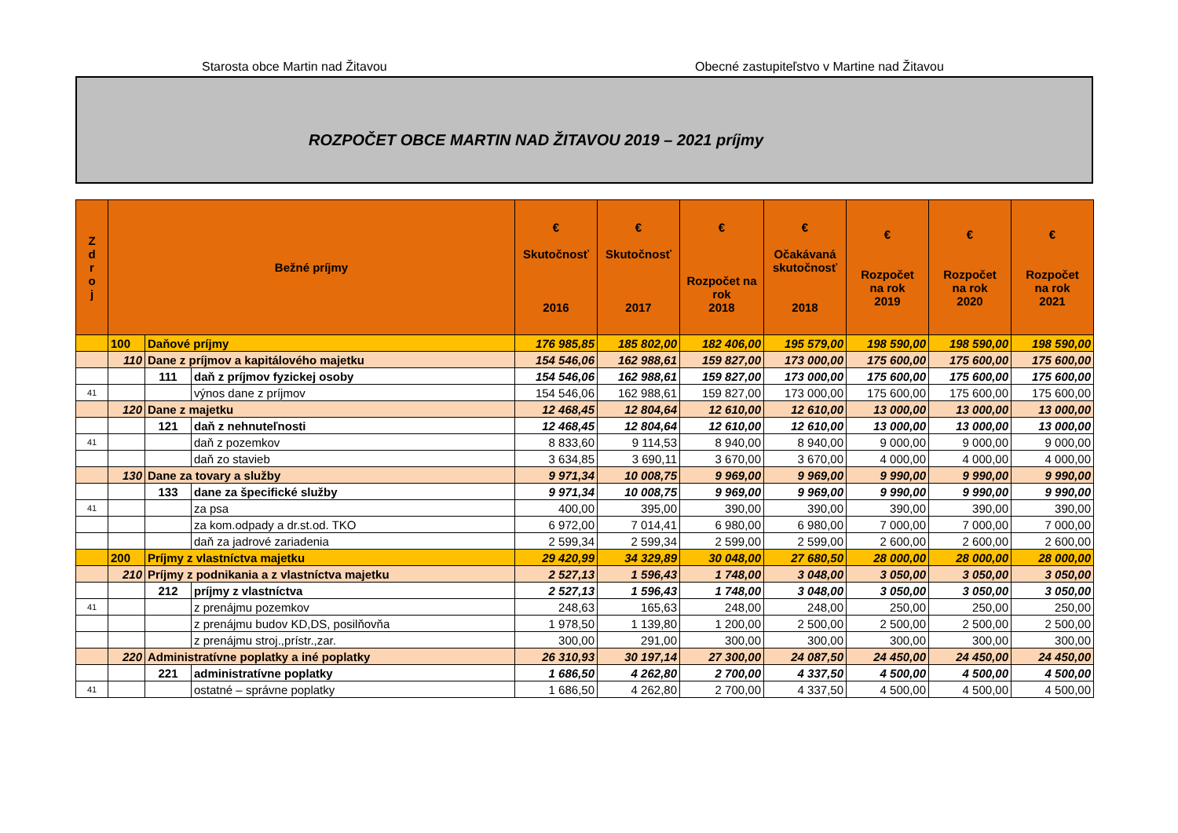Starosta obce Martin nad Žitavou Obecné zastupiteľstvo v Martine nad Žitavou
ROZPOČET OBCE MARTIN NAD ŽITAVOU 2019 – 2021 príjmy
| Z d r o j | Bežné príjmy | | | € Skutočnosť 2016 | € Skutočnosť 2017 | € Rozpočet na rok 2018 | € Očakávaná skutočnosť 2018 | € Rozpočet na rok 2019 | € Rozpočet na rok 2020 | € Rozpočet na rok 2021 |
| --- | --- | --- | --- | --- | --- | --- | --- | --- | --- | --- |
| | 100 | Daňové príjmy | | 176 985,85 | 185 802,00 | 182 406,00 | 195 579,00 | 198 590,00 | 198 590,00 | 198 590,00 |
| | 110 | Dane z príjmov a kapitálového majetku | | 154 546,06 | 162 988,61 | 159 827,00 | 173 000,00 | 175 600,00 | 175 600,00 | 175 600,00 |
| | | 111 | daň z príjmov fyzickej osoby | 154 546,06 | 162 988,61 | 159 827,00 | 173 000,00 | 175 600,00 | 175 600,00 | 175 600,00 |
| 41 | | | výnos dane z príjmov | 154 546,06 | 162 988,61 | 159 827,00 | 173 000,00 | 175 600,00 | 175 600,00 | 175 600,00 |
| | 120 | Dane z majetku | | 12 468,45 | 12 804,64 | 12 610,00 | 12 610,00 | 13 000,00 | 13 000,00 | 13 000,00 |
| | | 121 | daň z nehnuteľnosti | 12 468,45 | 12 804,64 | 12 610,00 | 12 610,00 | 13 000,00 | 13 000,00 | 13 000,00 |
| 41 | | | daň z pozemkov | 8 833,60 | 9 114,53 | 8 940,00 | 8 940,00 | 9 000,00 | 9 000,00 | 9 000,00 |
| | | | daň zo stavieb | 3 634,85 | 3 690,11 | 3 670,00 | 3 670,00 | 4 000,00 | 4 000,00 | 4 000,00 |
| | 130 | Dane za tovary a služby | | 9 971,34 | 10 008,75 | 9 969,00 | 9 969,00 | 9 990,00 | 9 990,00 | 9 990,00 |
| | | 133 | dane za špecifické služby | 9 971,34 | 10 008,75 | 9 969,00 | 9 969,00 | 9 990,00 | 9 990,00 | 9 990,00 |
| 41 | | | za psa | 400,00 | 395,00 | 390,00 | 390,00 | 390,00 | 390,00 | 390,00 |
| | | | za kom.odpady a dr.st.od. TKO | 6 972,00 | 7 014,41 | 6 980,00 | 6 980,00 | 7 000,00 | 7 000,00 | 7 000,00 |
| | | | daň za jadrové zariadenia | 2 599,34 | 2 599,34 | 2 599,00 | 2 599,00 | 2 600,00 | 2 600,00 | 2 600,00 |
| | 200 | Príjmy z vlastníctva majetku | | 29 420,99 | 34 329,89 | 30 048,00 | 27 680,50 | 28 000,00 | 28 000,00 | 28 000,00 |
| | 210 | Príjmy z podnikania a z vlastníctva majetku | | 2 527,13 | 1 596,43 | 1 748,00 | 3 048,00 | 3 050,00 | 3 050,00 | 3 050,00 |
| | | 212 | príjmy z vlastníctva | 2 527,13 | 1 596,43 | 1 748,00 | 3 048,00 | 3 050,00 | 3 050,00 | 3 050,00 |
| 41 | | | z prenájmu pozemkov | 248,63 | 165,63 | 248,00 | 248,00 | 250,00 | 250,00 | 250,00 |
| | | | z prenájmu budov KD,DS, posilňovňa | 1 978,50 | 1 139,80 | 1 200,00 | 2 500,00 | 2 500,00 | 2 500,00 | 2 500,00 |
| | | | z prenájmu stroj.,prístr.,zar. | 300,00 | 291,00 | 300,00 | 300,00 | 300,00 | 300,00 | 300,00 |
| | 220 | Administratívne poplatky a iné poplatky | | 26 310,93 | 30 197,14 | 27 300,00 | 24 087,50 | 24 450,00 | 24 450,00 | 24 450,00 |
| | | 221 | administratívne poplatky | 1 686,50 | 4 262,80 | 2 700,00 | 4 337,50 | 4 500,00 | 4 500,00 | 4 500,00 |
| 41 | | | ostatné – správne poplatky | 1 686,50 | 4 262,80 | 2 700,00 | 4 337,50 | 4 500,00 | 4 500,00 | 4 500,00 |